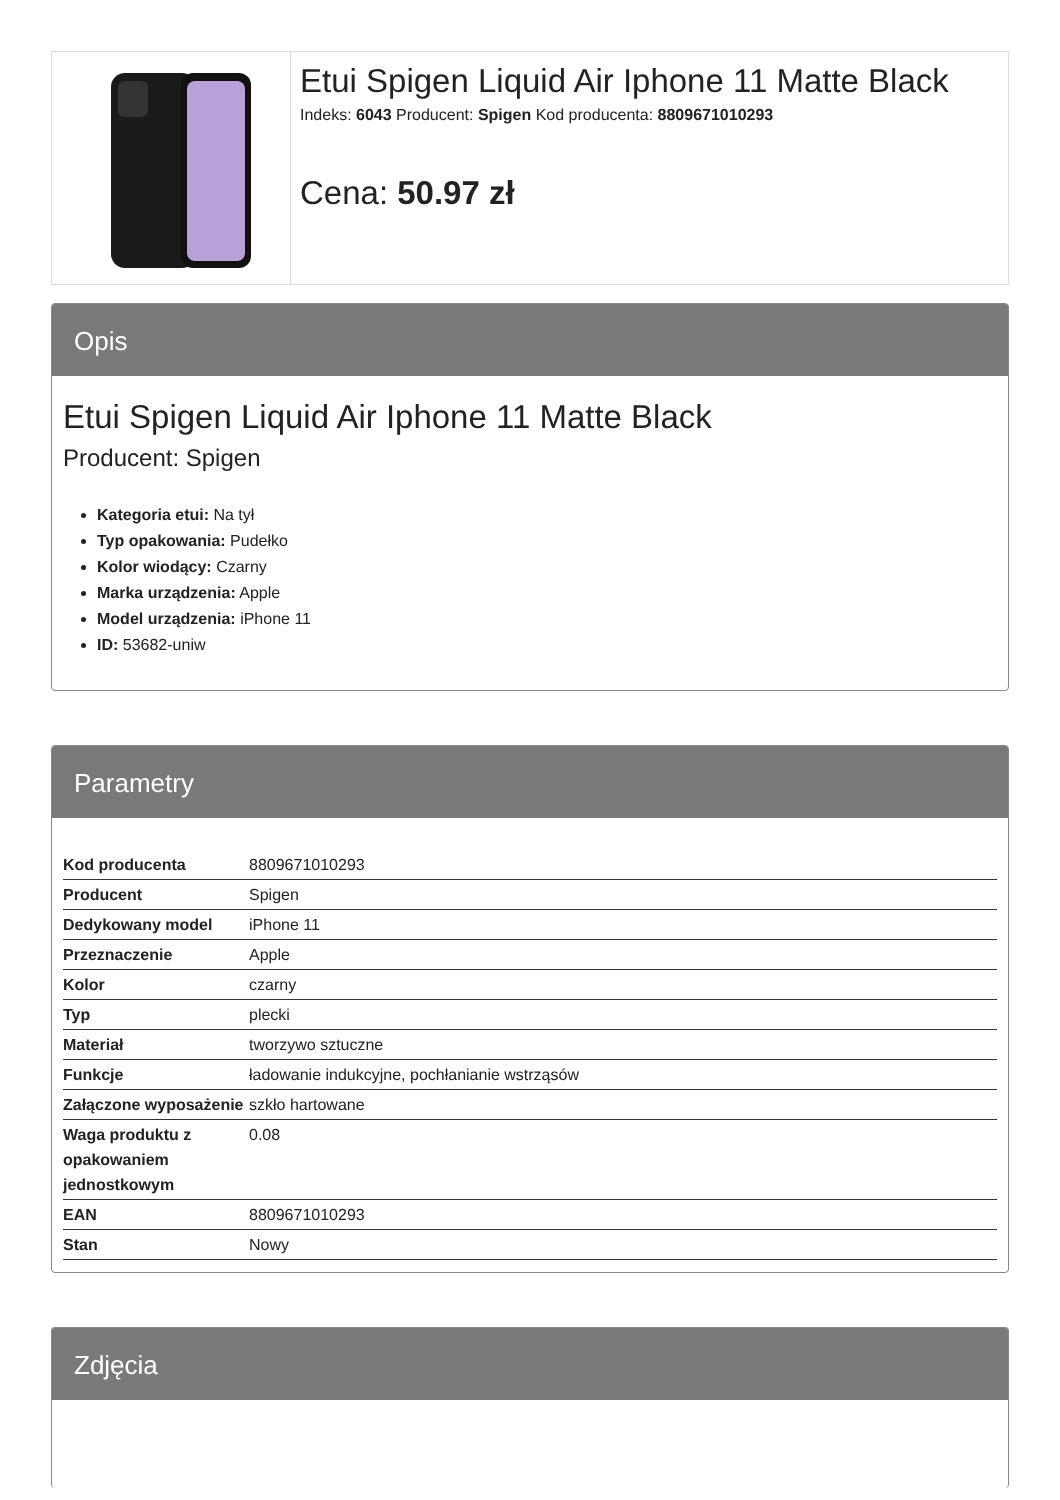Etui Spigen Liquid Air Iphone 11 Matte Black
Indeks: 6043 Producent: Spigen Kod producenta: 8809671010293
Cena: 50.97 zł
Opis
Etui Spigen Liquid Air Iphone 11 Matte Black
Producent: Spigen
Kategoria etui: Na tył
Typ opakowania: Pudełko
Kolor wiodący: Czarny
Marka urządzenia: Apple
Model urządzenia: iPhone 11
ID: 53682-uniw
Parametry
| Kod producenta | 8809671010293 |
| Producent | Spigen |
| Dedykowany model | iPhone 11 |
| Przeznaczenie | Apple |
| Kolor | czarny |
| Typ | plecki |
| Materiał | tworzywo sztuczne |
| Funkcje | ładowanie indukcyjne, pochłanianie wstrząsów |
| Załączone wyposażenie | szkło hartowane |
| Waga produktu z opakowaniem jednostkowym | 0.08 |
| EAN | 8809671010293 |
| Stan | Nowy |
Zdjęcia